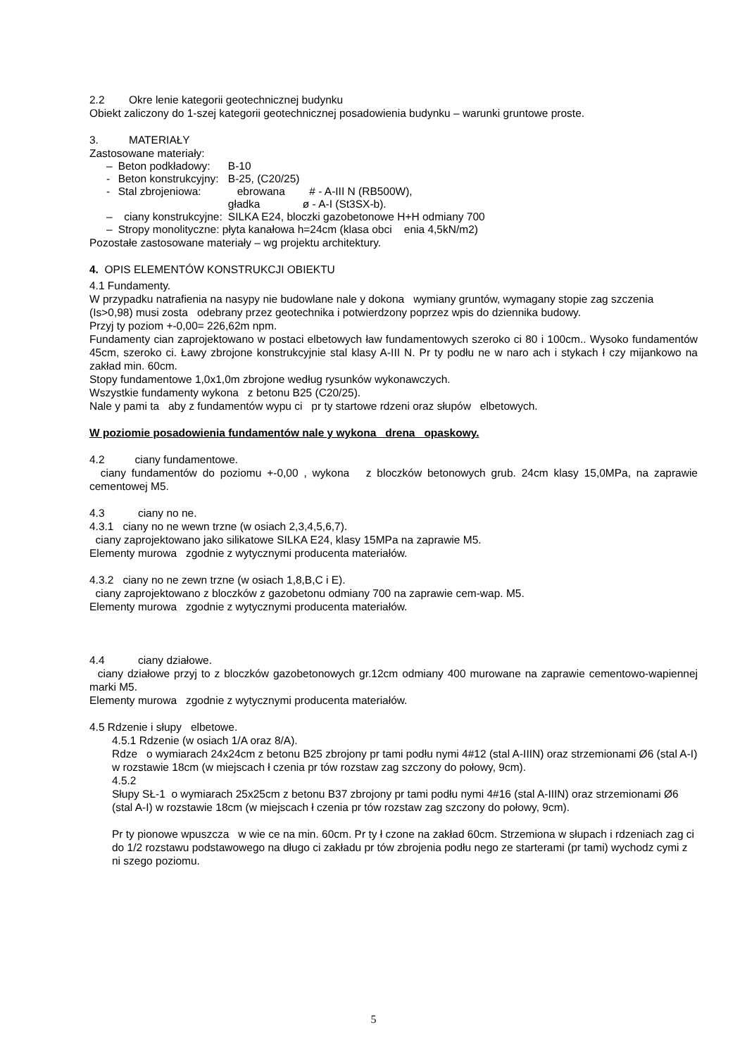2.2 Okre lenie kategorii geotechnicznej budynku
Obiekt zaliczony do 1-szej kategorii geotechnicznej posadowienia budynku – warunki gruntowe proste.
3. MATERIAŁY
Zastosowane materiały:
| – | Beton podkładowy: | B-10 |
| - | Beton konstrukcyjny: | B-25, (C20/25) |
| - | Stal zbrojeniowa: | ebrowana # - A-III N (RB500W), gładka ø - A-I (St3SX-b). |
| – | ciany konstrukcyjne: | SILKA E24, bloczki gazobetonowe H+H odmiany 700 |
| – | Stropy monolityczne: płyta kanałowa h=24cm (klasa obci enia 4,5kN/m2) | |
Pozostałe zastosowane materiały – wg projektu architektury.
4. OPIS ELEMENTÓW KONSTRUKCJI OBIEKTU
4.1 Fundamenty.
W przypadku natrafienia na nasypy nie budowlane nale y dokona wymiany gruntów, wymagany stopie zag szczenia (Is>0,98) musi zosta odebrany przez geotechnika i potwierdzony poprzez wpis do dziennika budowy.
Przyj ty poziom +-0,00= 226,62m npm.
Fundamenty cian zaprojektowano w postaci elbetowych ław fundamentowych szeroko ci 80 i 100cm.. Wysoko fundamentów 45cm, szeroko ci. Ławy zbrojone konstrukcyjnie stal klasy A-III N. Pr ty podłu ne w naro ach i stykach ł czy mijankowo na zakład min. 60cm.
Stopy fundamentowe 1,0x1,0m zbrojone według rysunków wykonawczych.
Wszystkie fundamenty wykona z betonu B25 (C20/25).
Nale y pami ta aby z fundamentów wypu ci pr ty startowe rdzeni oraz słupów elbetowych.
W poziomie posadowienia fundamentów nale y wykona drena opaskowy.
4.2 ciany fundamentowe.
ciany fundamentów do poziomu +-0,00 , wykona z bloczków betonowych grub. 24cm klasy 15,0MPa, na zaprawie cementowej M5.
4.3 ciany no ne.
4.3.1 ciany no ne wewn trzne (w osiach 2,3,4,5,6,7).
ciany zaprojektowano jako silikatowe SILKA E24, klasy 15MPa na zaprawie M5.
Elementy murowa zgodnie z wytycznymi producenta materiałów.
4.3.2 ciany no ne zewn trzne (w osiach 1,8,B,C i E).
ciany zaprojektowano z bloczków z gazobetonu odmiany 700 na zaprawie cem-wap. M5.
Elementy murowa zgodnie z wytycznymi producenta materiałów.
4.4 ciany działowe.
ciany działowe przyj to z bloczków gazobetonowych gr.12cm odmiany 400 murowane na zaprawie cementowo-wapiennej marki M5.
Elementy murowa zgodnie z wytycznymi producenta materiałów.
4.5 Rdzenie i słupy elbetowe.
4.5.1 Rdzenie (w osiach 1/A oraz 8/A).
Rdze o wymiarach 24x24cm z betonu B25 zbrojony pr tami podłu nymi 4#12 (stal A-IIIN) oraz strzemionami Ø6 (stal A-I) w rozstawie 18cm (w miejscach ł czenia pr tów rozstaw zag szczony do połowy, 9cm).
4.5.2
Słupy SŁ-1 o wymiarach 25x25cm z betonu B37 zbrojony pr tami podłu nymi 4#16 (stal A-IIIN) oraz strzemionami Ø6 (stal A-I) w rozstawie 18cm (w miejscach ł czenia pr tów rozstaw zag szczony do połowy, 9cm).
Pr ty pionowe wpuszcza w wie ce na min. 60cm. Pr ty ł czone na zakład 60cm. Strzemiona w słupach i rdzeniach zag ci do 1/2 rozstawu podstawowego na długo ci zakładu pr tów zbrojenia podłu nego ze starterami (pr tami) wychodz cymi z ni szego poziomu.
5